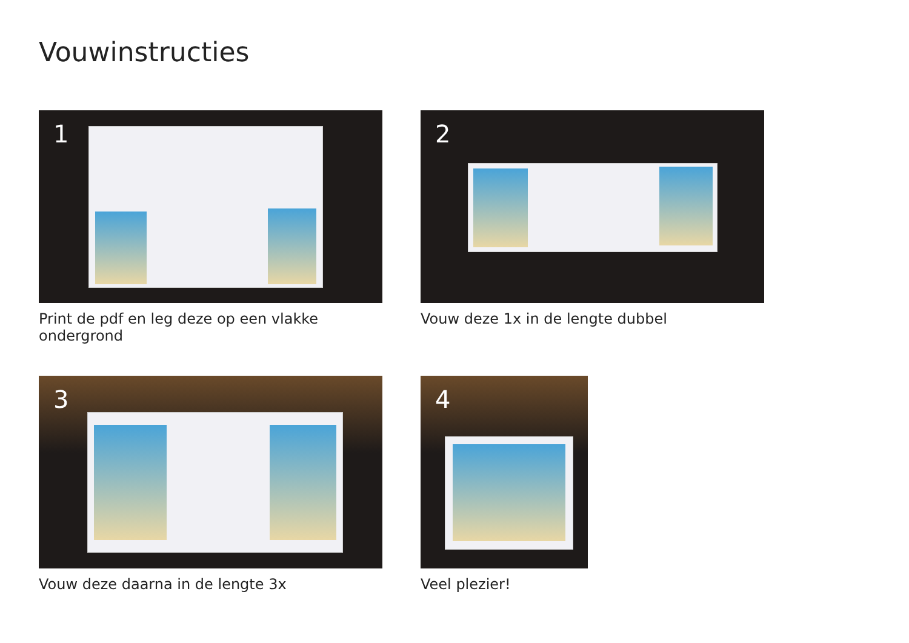Vouwinstructies
1
Print de pdf en leg deze op een vlakke ondergrond
2
Vouw deze 1x in de lengte dubbel
3
Vouw deze daarna in de lengte 3x
4
Veel plezier!